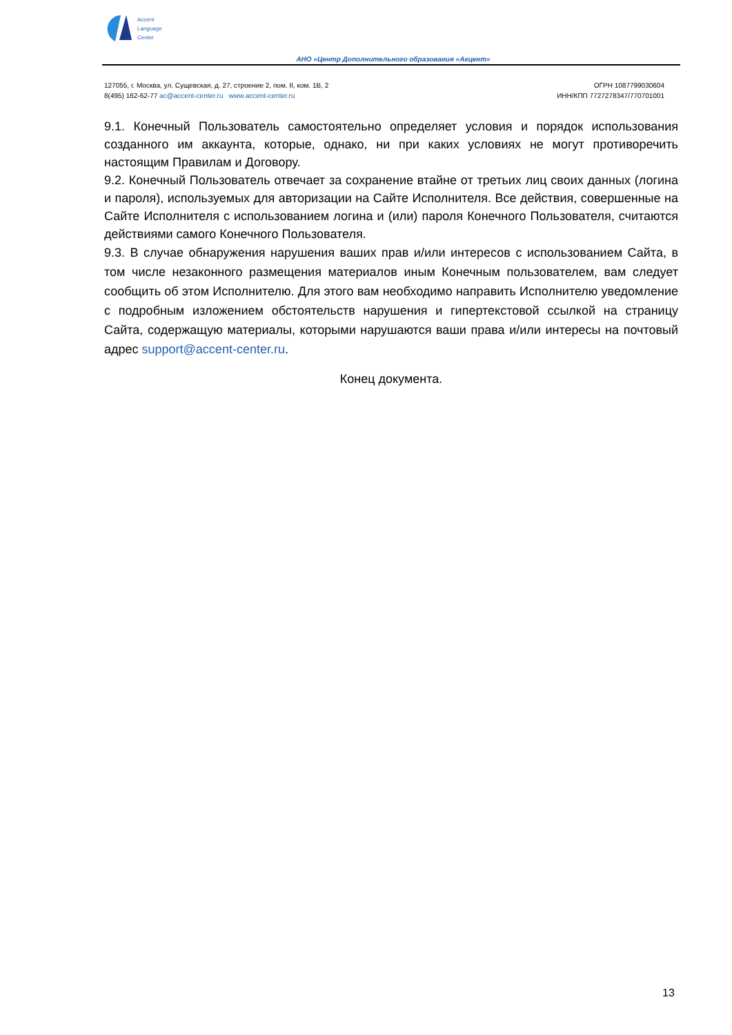Accent
Language
Center
АНО «Центр Дополнительного образования «Акцент»
127055, г. Москва, ул. Сущевская, д. 27, строение 2, пом. II, ком. 1В, 2
8(495) 162-62-77 ac@accent-center.ru www.accent-center.ru
ОГРН 1087799030604
ИНН/КПП 7727278347/770701001
9.1. Конечный Пользователь самостоятельно определяет условия и порядок использования созданного им аккаунта, которые, однако, ни при каких условиях не могут противоречить настоящим Правилам и Договору.
9.2. Конечный Пользователь отвечает за сохранение втайне от третьих лиц своих данных (логина и пароля), используемых для авторизации на Сайте Исполнителя. Все действия, совершенные на Сайте Исполнителя с использованием логина и (или) пароля Конечного Пользователя, считаются действиями самого Конечного Пользователя.
9.3. В случае обнаружения нарушения ваших прав и/или интересов с использованием Сайта, в том числе незаконного размещения материалов иным Конечным пользователем, вам следует сообщить об этом Исполнителю. Для этого вам необходимо направить Исполнителю уведомление с подробным изложением обстоятельств нарушения и гипертекстовой ссылкой на страницу Сайта, содержащую материалы, которыми нарушаются ваши права и/или интересы на почтовый адрес support@accent-center.ru.
Конец документа.
13